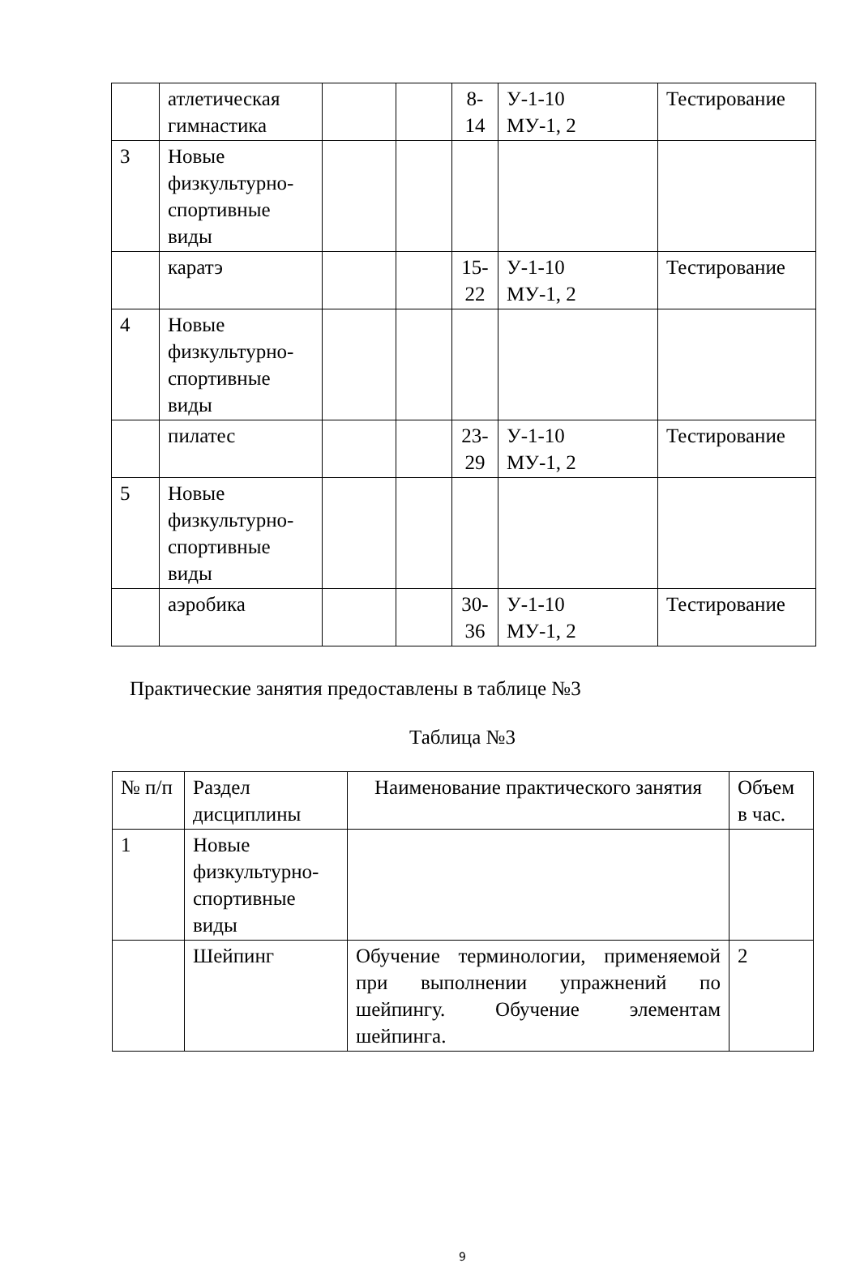| | атлетическая гимнастика | | | 8- 14 | У-1-10 МУ-1, 2 | Тестирование |
| 3 | Новые физкультурно-спортивные виды | | | | | |
| | каратэ | | | 15- 22 | У-1-10 МУ-1, 2 | Тестирование |
| 4 | Новые физкультурно-спортивные виды | | | | | |
| | пилатес | | | 23- 29 | У-1-10 МУ-1, 2 | Тестирование |
| 5 | Новые физкультурно-спортивные виды | | | | | |
| | аэробика | | | 30- 36 | У-1-10 МУ-1, 2 | Тестирование |
Практические занятия предоставлены в таблице №3
Таблица №3
| № п/п | Раздел дисциплины | Наименование практического занятия | Объем в час. |
| 1 | Новые физкультурно-спортивные виды | | |
| | Шейпинг | Обучение терминологии, применяемой при выполнении упражнений по шейпингу. Обучение элементам шейпинга. | 2 |
9